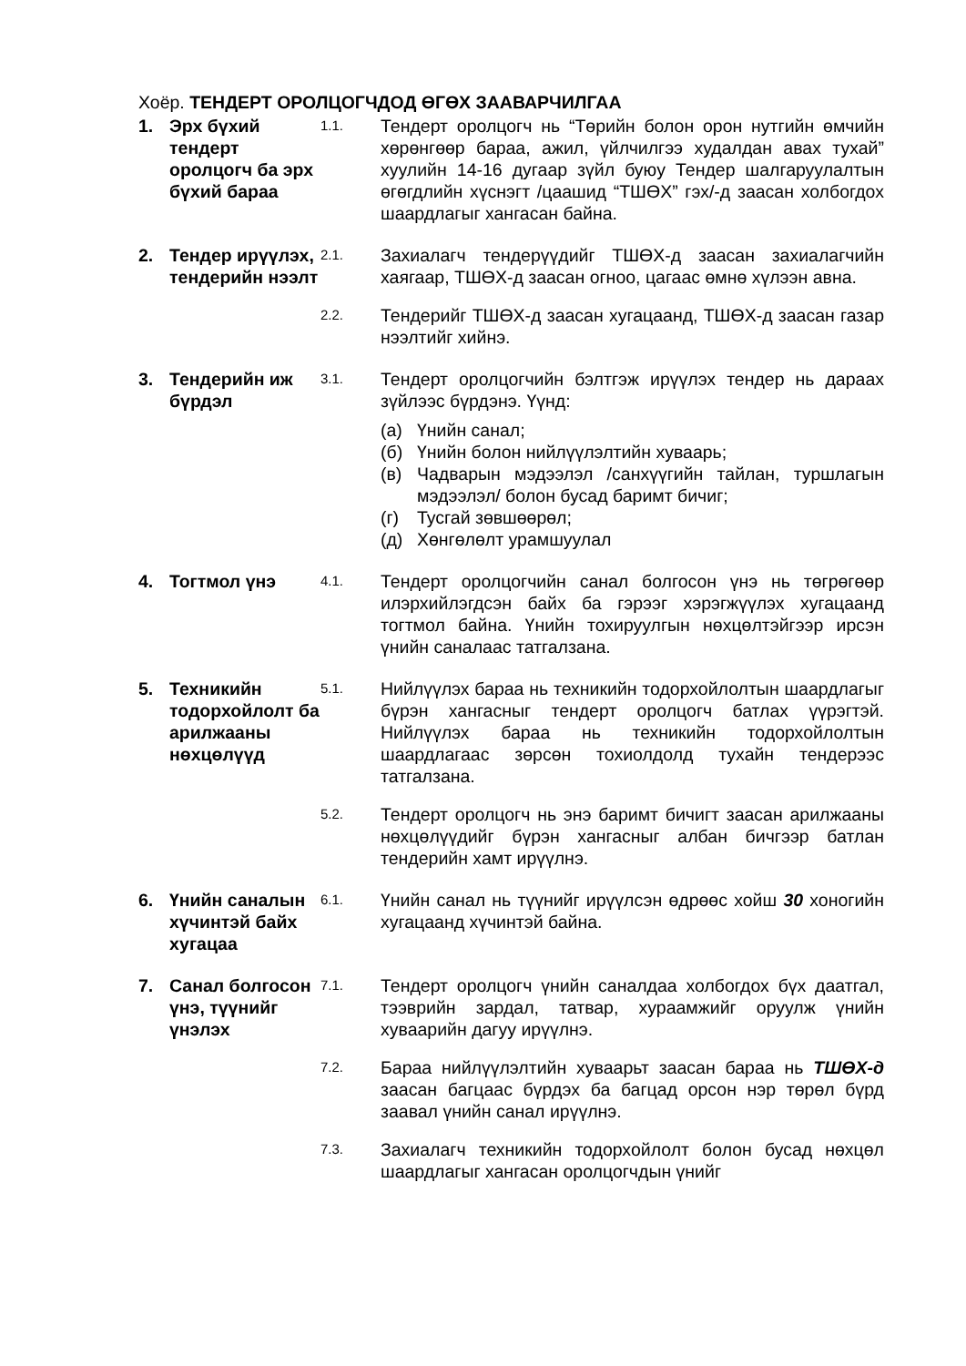Хоёр. ТЕНДЕРТ ОРОЛЦОГЧДОД ӨГӨХ ЗААВАРЧИЛГАА
1. Эрх бүхий тендерт оролцогч ба эрх бүхий бараа
1.1.
Тендерт оролцогч нь “Төрийн болон орон нутгийн өмчийн хөрөнгөөр бараа, ажил, үйлчилгээ худалдан авах тухай” хуулийн 14-16 дугаар зүйл буюу Тендер шалгаруулалтын өгөгдлийн хүснэгт /цаашид “ТШӨХ” гэх/-д заасан холбогдох шаардлагыг хангасан байна.
2. Тендер ирүүлэх, тендерийн нээлт
2.1.
Захиалагч тендерүүдийг ТШӨХ-д заасан захиалагчийн хаягаар, ТШӨХ-д заасан огноо, цагаас өмнө хүлээн авна.
2.2.
Тендерийг ТШӨХ-д заасан хугацаанд, ТШӨХ-д заасан газар нээлтийг хийнэ.
3. Тендерийн иж бүрдэл
3.1.
Тендерт оролцогчийн бэлтгэж ирүүлэх тендер нь дараах зүйлээс бүрдэнэ. Үүнд:
(а) Үнийн санал;
(б) Үнийн болон нийлүүлэлтийн хуваарь;
(в) Чадварын мэдээлэл /санхүүгийн тайлан, туршлагын мэдээлэл/ болон бусад баримт бичиг;
(г) Тусгай зөвшөөрөл;
(д) Хөнгөлөлт урамшуулал
4. Тогтмол үнэ
4.1.
Тендерт оролцогчийн санал болгосон үнэ нь төгрөгөөр илэрхийлэгдсэн байх ба гэрээг хэрэгжүүлэх хугацаанд тогтмол байна. Үнийн тохируулгын нөхцөлтэйгээр ирсэн үнийн саналаас татгалзана.
5. Техникийн тодорхойлолт ба арилжааны нөхцөлүүд
5.1.
Нийлүүлэх бараа нь техникийн тодорхойлолтын шаардлагыг бүрэн хангасныг тендерт оролцогч батлах үүрэгтэй. Нийлүүлэх бараа нь техникийн тодорхойлолтын шаардлагаас зөрсөн тохиолдолд тухайн тендерээс татгалзана.
5.2.
Тендерт оролцогч нь энэ баримт бичигт заасан арилжааны нөхцөлүүдийг бүрэн хангасныг албан бичгээр батлан тендерийн хамт ирүүлнэ.
6. Үнийн саналын хүчинтэй байх хугацаа
6.1.
Үнийн санал нь түүнийг ирүүлсэн өдрөөс хойш 30 хоногийн хугацаанд хүчинтэй байна.
7. Санал болгосон үнэ, түүнийг үнэлэх
7.1.
Тендерт оролцогч үнийн саналдаа холбогдох бүх даатгал, тээврийн зардал, татвар, хураамжийг оруулж үнийн хуваарийн дагуу ирүүлнэ.
7.2.
Бараа нийлүүлэлтийн хуваарьт заасан бараа нь ТШӨХ-д заасан багцаас бүрдэх ба багцад орсон нэр төрөл бүрд заавал үнийн санал ирүүлнэ.
7.3.
Захиалагч техникийн тодорхойлолт болон бусад нөхцөл шаардлагыг хангасан оролцогчдын үнийг